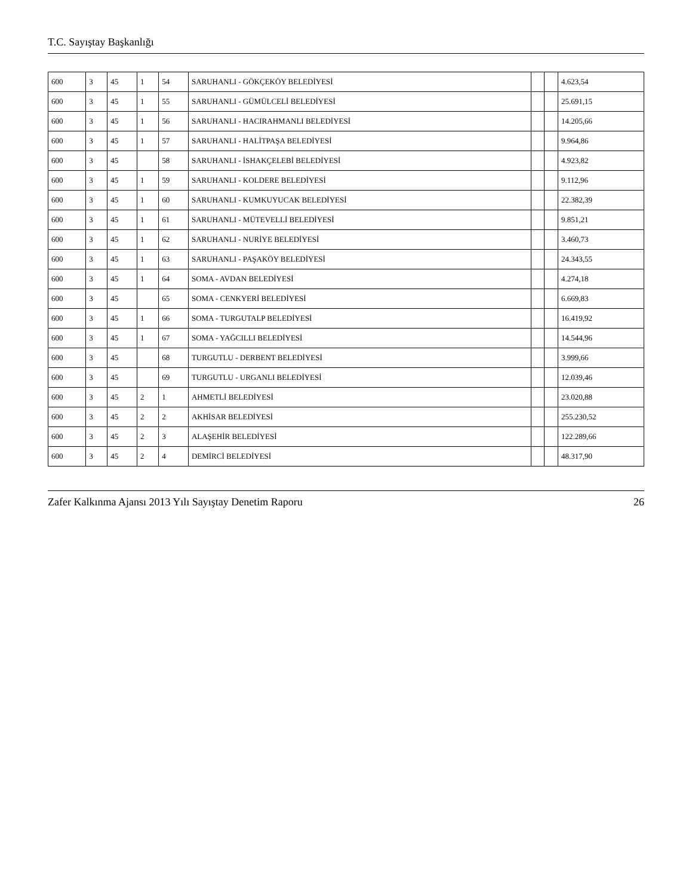T.C. Sayıştay Başkanlığı
| 600 | 3 | 45 | 1 | 54 | SARUHANLI - GÖKÇEKÖY BELEDİYESİ | | | 4.623,54 |
| 600 | 3 | 45 | 1 | 55 | SARUHANLI - GÜMÜLCELİ BELEDİYESİ | | | 25.691,15 |
| 600 | 3 | 45 | 1 | 56 | SARUHANLI - HACIRAHMANLI BELEDİYESİ | | | 14.205,66 |
| 600 | 3 | 45 | 1 | 57 | SARUHANLI - HALİTPAŞA BELEDİYESİ | | | 9.964,86 |
| 600 | 3 | 45 | | 58 | SARUHANLI - İSHAKÇELEBİ BELEDİYESİ | | | 4.923,82 |
| 600 | 3 | 45 | 1 | 59 | SARUHANLI - KOLDERE BELEDİYESİ | | | 9.112,96 |
| 600 | 3 | 45 | 1 | 60 | SARUHANLI - KUMKUYUCAK BELEDİYESİ | | | 22.382,39 |
| 600 | 3 | 45 | 1 | 61 | SARUHANLI - MÜTEVELLİ BELEDİYESİ | | | 9.851,21 |
| 600 | 3 | 45 | 1 | 62 | SARUHANLI - NURİYE BELEDİYESİ | | | 3.460,73 |
| 600 | 3 | 45 | 1 | 63 | SARUHANLI - PAŞAKÖY BELEDİYESİ | | | 24.343,55 |
| 600 | 3 | 45 | 1 | 64 | SOMA - AVDAN BELEDİYESİ | | | 4.274,18 |
| 600 | 3 | 45 | | 65 | SOMA - CENKYERİ BELEDİYESİ | | | 6.669,83 |
| 600 | 3 | 45 | 1 | 66 | SOMA - TURGUTALP BELEDİYESİ | | | 16.419,92 |
| 600 | 3 | 45 | 1 | 67 | SOMA - YAĞCILLI BELEDİYESİ | | | 14.544,96 |
| 600 | 3 | 45 | | 68 | TURGUTLU - DERBENT BELEDİYESİ | | | 3.999,66 |
| 600 | 3 | 45 | | 69 | TURGUTLU - URGANLI BELEDİYESİ | | | 12.039,46 |
| 600 | 3 | 45 | 2 | 1 | AHMETLİ BELEDİYESİ | | | 23.020,88 |
| 600 | 3 | 45 | 2 | 2 | AKHİSAR BELEDİYESİ | | | 255.230,52 |
| 600 | 3 | 45 | 2 | 3 | ALAŞEHİR BELEDİYESİ | | | 122.289,66 |
| 600 | 3 | 45 | 2 | 4 | DEMİRCİ BELEDİYESİ | | | 48.317,90 |
Zafer Kalkınma Ajansı 2013 Yılı Sayıştay Denetim Raporu 26